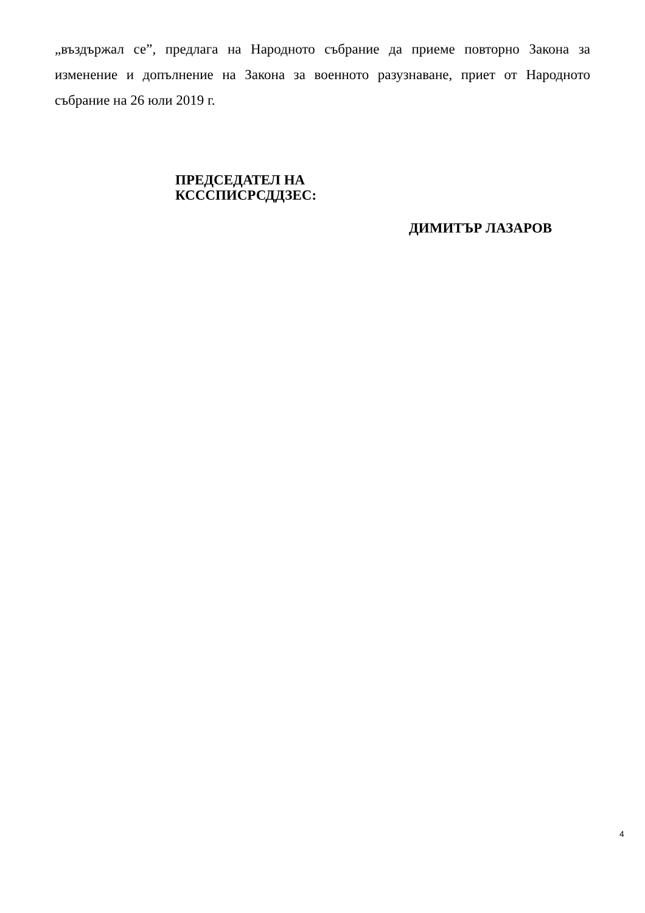„въздържал се”, предлага на Народното събрание да приеме повторно Закона за изменение и допълнение на Закона за военното разузнаване, приет от Народното събрание на 26 юли 2019 г.
ПРЕДСЕДАТЕЛ НА
КСССПИСРСДДЗЕС:
ДИМИТЪР ЛАЗАРОВ
4